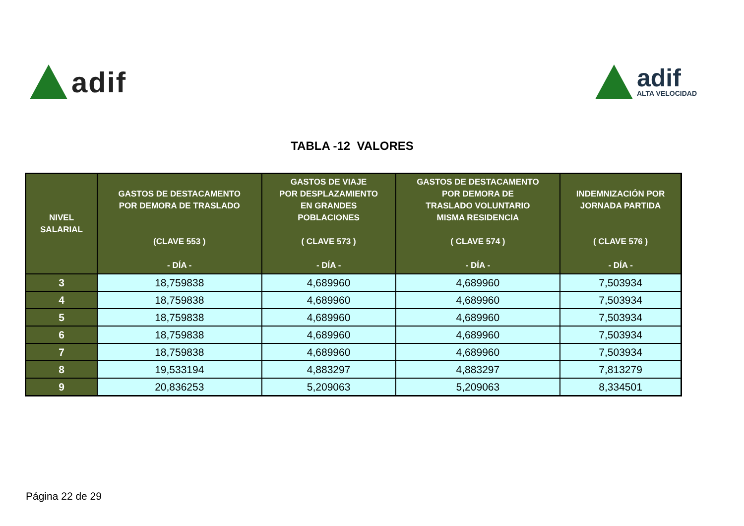adif
adif
ALTA VELOCIDAD
TABLA -12 VALORES
| NIVEL SALARIAL | GASTOS DE DESTACAMENTO POR DEMORA DE TRASLADO (CLAVE 553 ) - DÍA - | GASTOS DE VIAJE POR DESPLAZAMIENTO EN GRANDES POBLACIONES ( CLAVE 573 ) - DÍA - | GASTOS DE DESTACAMENTO POR DEMORA DE TRASLADO VOLUNTARIO MISMA RESIDENCIA ( CLAVE 574 ) - DÍA - | INDEMNIZACIÓN POR JORNADA PARTIDA ( CLAVE 576 ) - DÍA - |
| --- | --- | --- | --- | --- |
| 3 | 18,759838 | 4,689960 | 4,689960 | 7,503934 |
| 4 | 18,759838 | 4,689960 | 4,689960 | 7,503934 |
| 5 | 18,759838 | 4,689960 | 4,689960 | 7,503934 |
| 6 | 18,759838 | 4,689960 | 4,689960 | 7,503934 |
| 7 | 18,759838 | 4,689960 | 4,689960 | 7,503934 |
| 8 | 19,533194 | 4,883297 | 4,883297 | 7,813279 |
| 9 | 20,836253 | 5,209063 | 5,209063 | 8,334501 |
Página 22 de 29